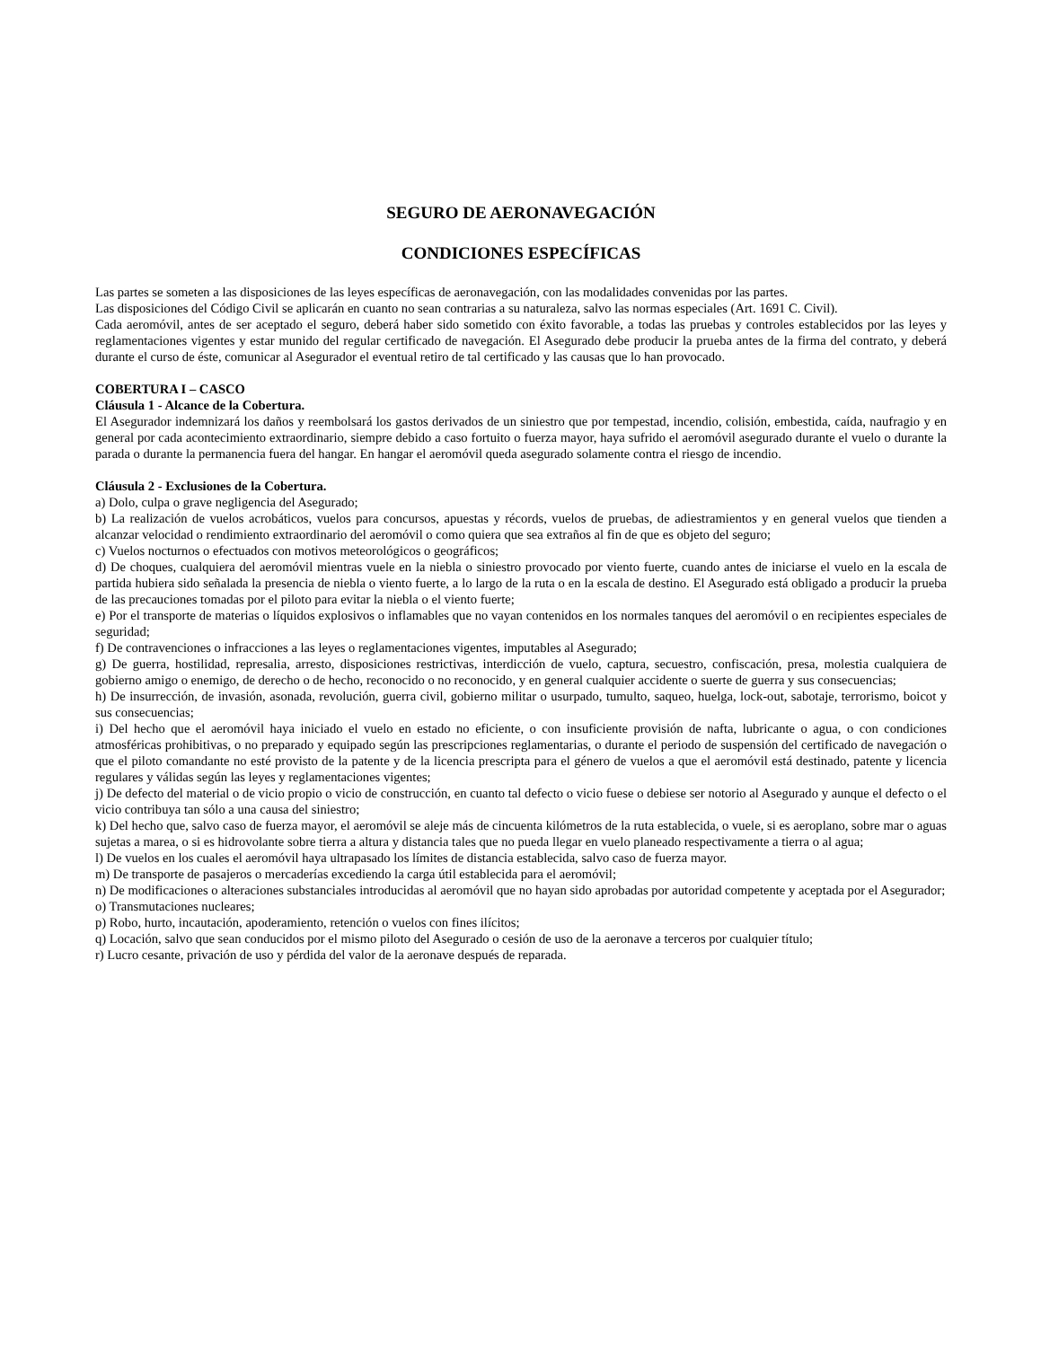SEGURO DE AERONAVEGACIÓN
CONDICIONES ESPECÍFICAS
Las partes se someten a las disposiciones de las leyes específicas de aeronavegación, con las modalidades convenidas por las partes.
Las disposiciones del Código Civil se aplicarán en cuanto no sean contrarias a su naturaleza, salvo las normas especiales (Art. 1691 C. Civil).
Cada aeromóvil, antes de ser aceptado el seguro, deberá haber sido sometido con éxito favorable, a todas las pruebas y controles establecidos por las leyes y reglamentaciones vigentes y estar munido del regular certificado de navegación. El Asegurado debe producir la prueba antes de la firma del contrato, y deberá durante el curso de éste, comunicar al Asegurador el eventual retiro de tal certificado y las causas que lo han provocado.
COBERTURA I – CASCO
Cláusula 1 - Alcance de la Cobertura.
El Asegurador indemnizará los daños y reembolsará los gastos derivados de un siniestro que por tempestad, incendio, colisión, embestida, caída, naufragio y en general por cada acontecimiento extraordinario, siempre debido a caso fortuito o fuerza mayor, haya sufrido el aeromóvil asegurado durante el vuelo o durante la parada o durante la permanencia fuera del hangar. En hangar el aeromóvil queda asegurado solamente contra el riesgo de incendio.
Cláusula 2 - Exclusiones de la Cobertura.
a) Dolo, culpa o grave negligencia del Asegurado;
b) La realización de vuelos acrobáticos, vuelos para concursos, apuestas y récords, vuelos de pruebas, de adiestramientos y en general vuelos que tienden a alcanzar velocidad o rendimiento extraordinario del aeromóvil o como quiera que sea extraños al fin de que es objeto del seguro;
c) Vuelos nocturnos o efectuados con motivos meteorológicos o geográficos;
d) De choques, cualquiera del aeromóvil mientras vuele en la niebla o siniestro provocado por viento fuerte, cuando antes de iniciarse el vuelo en la escala de partida hubiera sido señalada la presencia de niebla o viento fuerte, a lo largo de la ruta o en la escala de destino. El Asegurado está obligado a producir la prueba de las precauciones tomadas por el piloto para evitar la niebla o el viento fuerte;
e) Por el transporte de materias o líquidos explosivos o inflamables que no vayan contenidos en los normales tanques del aeromóvil o en recipientes especiales de seguridad;
f) De contravenciones o infracciones a las leyes o reglamentaciones vigentes, imputables al Asegurado;
g) De guerra, hostilidad, represalia, arresto, disposiciones restrictivas, interdicción de vuelo, captura, secuestro, confiscación, presa, molestia cualquiera de gobierno amigo o enemigo, de derecho o de hecho, reconocido o no reconocido, y en general cualquier accidente o suerte de guerra y sus consecuencias;
h) De insurrección, de invasión, asonada, revolución, guerra civil, gobierno militar o usurpado, tumulto, saqueo, huelga, lock-out, sabotaje, terrorismo, boicot y sus consecuencias;
i) Del hecho que el aeromóvil haya iniciado el vuelo en estado no eficiente, o con insuficiente provisión de nafta, lubricante o agua, o con condiciones atmosféricas prohibitivas, o no preparado y equipado según las prescripciones reglamentarias, o durante el periodo de suspensión del certificado de navegación o que el piloto comandante no esté provisto de la patente y de la licencia prescripta para el género de vuelos a que el aeromóvil está destinado, patente y licencia regulares y válidas según las leyes y reglamentaciones vigentes;
j) De defecto del material o de vicio propio o vicio de construcción, en cuanto tal defecto o vicio fuese o debiese ser notorio al Asegurado y aunque el defecto o el vicio contribuya tan sólo a una causa del siniestro;
k) Del hecho que, salvo caso de fuerza mayor, el aeromóvil se aleje más de cincuenta kilómetros de la ruta establecida, o vuele, si es aeroplano, sobre mar o aguas sujetas a marea, o si es hidrovolante sobre tierra a altura y distancia tales que no pueda llegar en vuelo planeado respectivamente a tierra o al agua;
l) De vuelos en los cuales el aeromóvil haya ultrapasado los límites de distancia establecida, salvo caso de fuerza mayor.
m) De transporte de pasajeros o mercaderías excediendo la carga útil establecida para el aeromóvil;
n) De modificaciones o alteraciones substanciales introducidas al aeromóvil que no hayan sido aprobadas por autoridad competente y aceptada por el Asegurador;
o) Transmutaciones nucleares;
p) Robo, hurto, incautación, apoderamiento, retención o vuelos con fines ilícitos;
q) Locación, salvo que sean conducidos por el mismo piloto del Asegurado o cesión de uso de la aeronave a terceros por cualquier título;
r) Lucro cesante, privación de uso y pérdida del valor de la aeronave después de reparada.